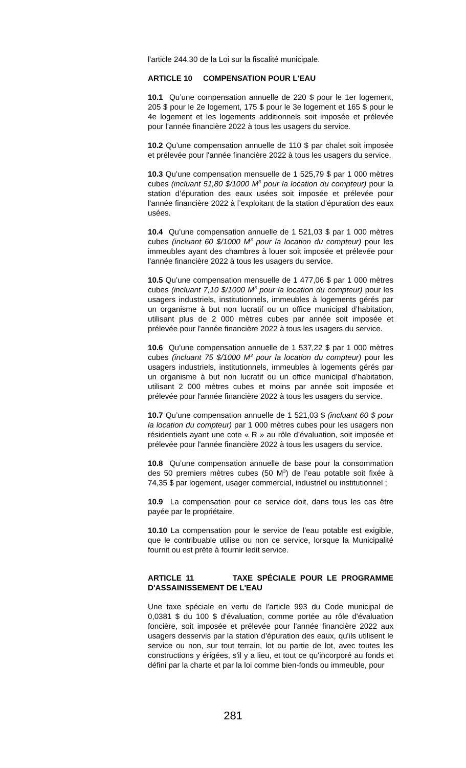l'article 244.30 de la Loi sur la fiscalité municipale.
ARTICLE 10 COMPENSATION POUR L'EAU
10.1 Qu’une compensation annuelle de 220 $ pour le 1er logement, 205 $ pour le 2e logement, 175 $ pour le 3e logement et 165 $ pour le 4e logement et les logements additionnels soit imposée et prélevée pour l'année financière 2022 à tous les usagers du service.
10.2 Qu’une compensation annuelle de 110 $ par chalet soit imposée et prélevée pour l'année financière 2022 à tous les usagers du service.
10.3 Qu’une compensation mensuelle de 1 525,79 $ par 1 000 mètres cubes (incluant 51,80 $/1000 M<sup>3</sup> pour la location du compteur) pour la station d’épuration des eaux usées soit imposée et prélevée pour l'année financière 2022 à l’exploitant de la station d’épuration des eaux usées.
10.4 Qu’une compensation annuelle de 1 521,03 $ par 1 000 mètres cubes (incluant 60 $/1000 M<sup>3</sup> pour la location du compteur) pour les immeubles ayant des chambres à louer soit imposée et prélevée pour l'année financière 2022 à tous les usagers du service.
10.5 Qu’une compensation mensuelle de 1 477,06 $ par 1 000 mètres cubes (incluant 7,10 $/1000 M<sup>3</sup> pour la location du compteur) pour les usagers industriels, institutionnels, immeubles à logements gérés par un organisme à but non lucratif ou un office municipal d’habitation, utilisant plus de 2 000 mètres cubes par année soit imposée et prélevée pour l'année financière 2022 à tous les usagers du service.
10.6 Qu’une compensation annuelle de 1 537,22 $ par 1 000 mètres cubes (incluant 75 $/1000 M<sup>3</sup> pour la location du compteur) pour les usagers industriels, institutionnels, immeubles à logements gérés par un organisme à but non lucratif ou un office municipal d’habitation, utilisant 2 000 mètres cubes et moins par année soit imposée et prélevée pour l'année financière 2022 à tous les usagers du service.
10.7 Qu’une compensation annuelle de 1 521,03 $ (incluant 60 $ pour la location du compteur) par 1 000 mètres cubes pour les usagers non résidentiels ayant une cote « R » au rôle d’évaluation, soit imposée et prélevée pour l'année financière 2022 à tous les usagers du service.
10.8 Qu’une compensation annuelle de base pour la consommation des 50 premiers mètres cubes (50 M<sup>3</sup>) de l’eau potable soit fixée à 74,35 $ par logement, usager commercial, industriel ou institutionnel ;
10.9 La compensation pour ce service doit, dans tous les cas être payée par le propriétaire.
10.10 La compensation pour le service de l'eau potable est exigible, que le contribuable utilise ou non ce service, lorsque la Municipalité fournit ou est prête à fournir ledit service.
ARTICLE 11 TAXE SPÉCIALE POUR LE PROGRAMME D'ASSAINISSEMENT DE L'EAU
Une taxe spéciale en vertu de l'article 993 du Code municipal de 0,0381 $ du 100 $ d'évaluation, comme portée au rôle d'évaluation foncière, soit imposée et prélevée pour l'année financière 2022 aux usagers desservis par la station d’épuration des eaux, qu'ils utilisent le service ou non, sur tout terrain, lot ou partie de lot, avec toutes les constructions y érigées, s'il y a lieu, et tout ce qu'incorporé au fonds et défini par la charte et par la loi comme bien-fonds ou immeuble, pour
281